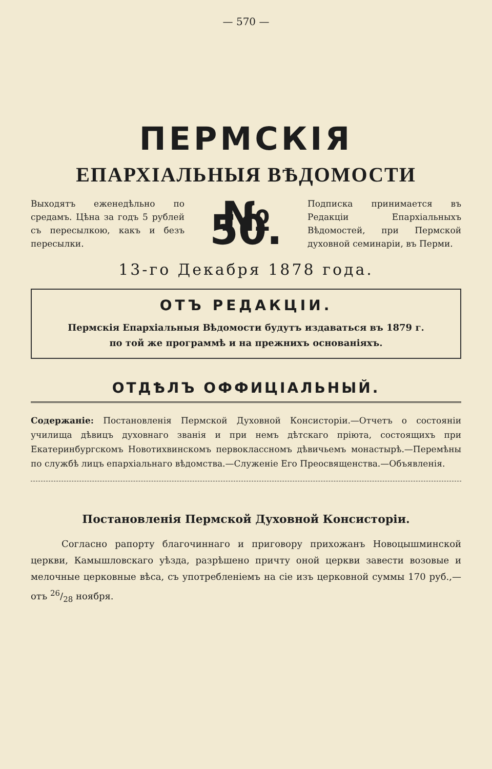— 570 —
ПЕРМСКІЯ
ЕПАРХІАЛЬНЫЯ ВѢДОМОСТИ
Выходятъ еженедѣльно по средамъ. Цѣна за годъ 5 рублей съ пересылкою, какъ и безъ пересылки.
№ 50.
Подписка принимается въ Редакціи Епархіальныхъ Вѣдомостей, при Пермской духовной семинаріи, въ Перми.
13-го Декабря 1878 года.
ОТЪ РЕДАКЦІИ.
Пермскія Епархіальныя Вѣдомости будутъ издаваться въ 1879 г.
по той же программѣ и на прежнихъ основаніяхъ.
ОТДѢЛЪ ОФФИЦІАЛЬНЫЙ.
Содержаніе: Постановленія Пермской Духовной Консисторіи.—Отчетъ о состояніи училища дѣвицъ духовнаго званія и при немъ дѣтскаго пріюта, состоящихъ при Екатеринбургскомъ Новотихвинскомъ первоклассномъ дѣвичьемъ монастырѣ.—Перемѣны по службѣ лицъ епархіальнаго вѣдомства.—Служеніе Его Преосвященства.—Объявленія.
Постановленія Пермской Духовной Консисторіи.
Согласно рапорту благочиннаго и приговору прихожанъ Новоцышминской церкви, Камышловскаго уѣзда, разрѣшено причту оной церкви завести возовые и мелочные церковные вѣса, съ употребленіемъ на сіе изъ церковной суммы 170 руб.,—отъ 26/28 ноября.